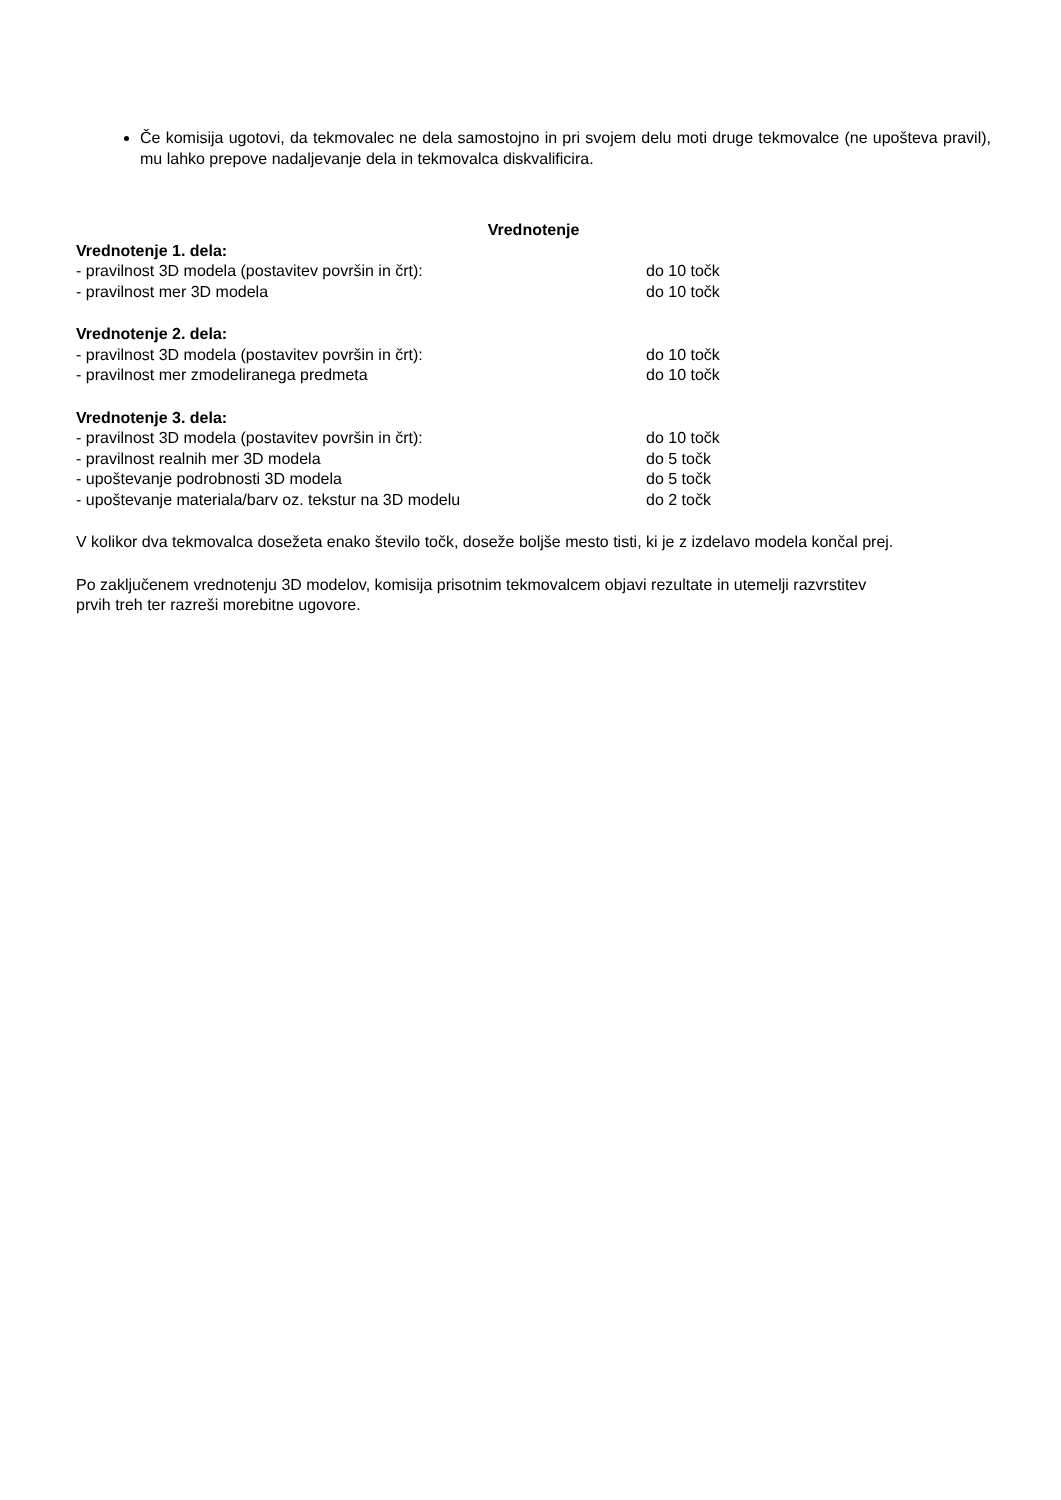Če komisija ugotovi, da tekmovalec ne dela samostojno in pri svojem delu moti druge tekmovalce (ne upošteva pravil), mu lahko prepove nadaljevanje dela in tekmovalca diskvalificira.
Vrednotenje
Vrednotenje 1. dela:
- pravilnost 3D modela (postavitev površin in črt): do 10 točk
- pravilnost mer 3D modela do 10 točk
Vrednotenje 2. dela:
- pravilnost 3D modela (postavitev površin in črt): do 10 točk
- pravilnost mer zmodeliranega predmeta do 10 točk
Vrednotenje 3. dela:
- pravilnost 3D modela (postavitev površin in črt): do 10 točk
- pravilnost realnih mer 3D modela do 5 točk
- upoštevanje podrobnosti 3D modela do 5 točk
- upoštevanje materiala/barv oz. tekstur na 3D modelu do 2 točk
V kolikor dva tekmovalca dosežeta enako število točk, doseže boljše mesto tisti, ki je z izdelavo modela končal prej.
Po zaključenem vrednotenju 3D modelov, komisija prisotnim tekmovalcem objavi rezultate in utemelji razvrstitev
prvih treh ter razreši morebitne ugovore.